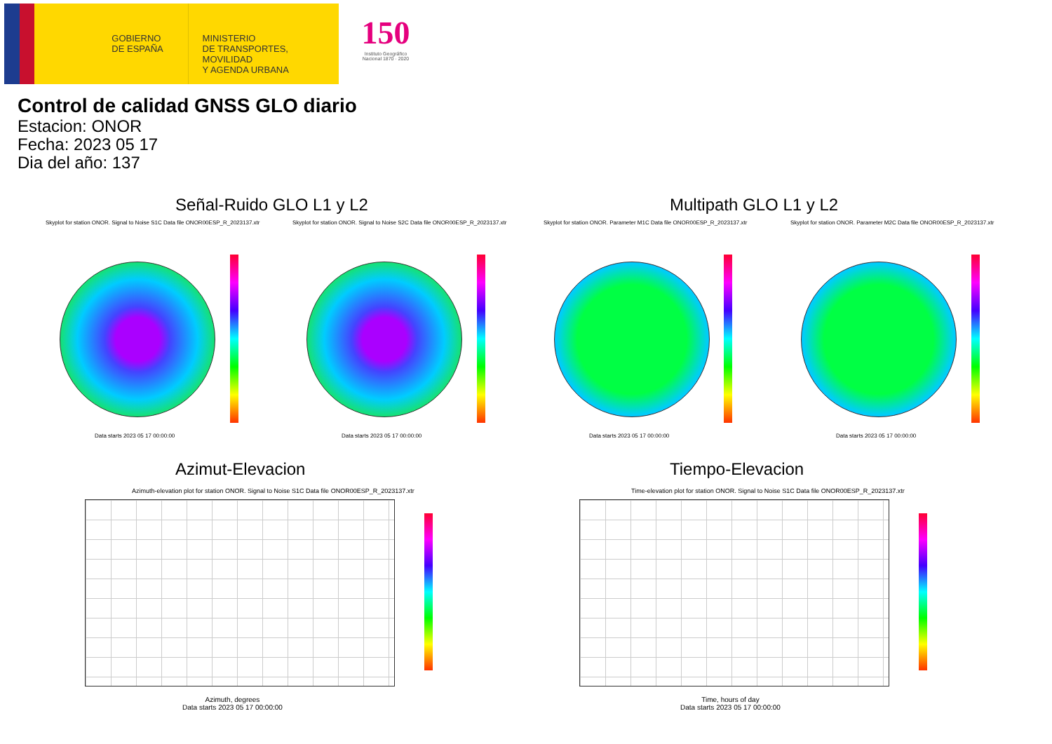GOBIERNO
DE ESPAÑA
MINISTERIO
DE TRANSPORTES, MOVILIDAD
Y AGENDA URBANA
150
Instituto Geográfico
Nacional 1870 · 2020
Control de calidad GNSS GLO diario
Estacion: ONOR
Fecha: 2023 05 17
Dia del año: 137
Señal-Ruido GLO L1 y L2 Multipath GLO L1 y L2
Skyplot for station ONOR. Signal to Noise S1C Data file ONOR00ESP_R_2023137.xtr Skyplot for station ONOR. Signal to Noise S2C Data file ONOR00ESP_R_2023137.xtr Skyplot for station ONOR. Parameter M1C Data file ONOR00ESP_R_2023137.xtr Skyplot for station ONOR. Parameter M2C Data file ONOR00ESP_R_2023137.xtr
Data starts 2023 05 17 00:00:00 Data starts 2023 05 17 00:00:00 Data starts 2023 05 17 00:00:00 Data starts 2023 05 17 00:00:00
Azimut-Elevacion Tiempo-Elevacion
Azimuth-elevation plot for station ONOR. Signal to Noise S1C Data file ONOR00ESP_R_2023137.xtr Time-elevation plot for station ONOR. Signal to Noise S1C Data file ONOR00ESP_R_2023137.xtr
Azimuth, degrees
Data starts 2023 05 17 00:00:00
Time, hours of day
Data starts 2023 05 17 00:00:00